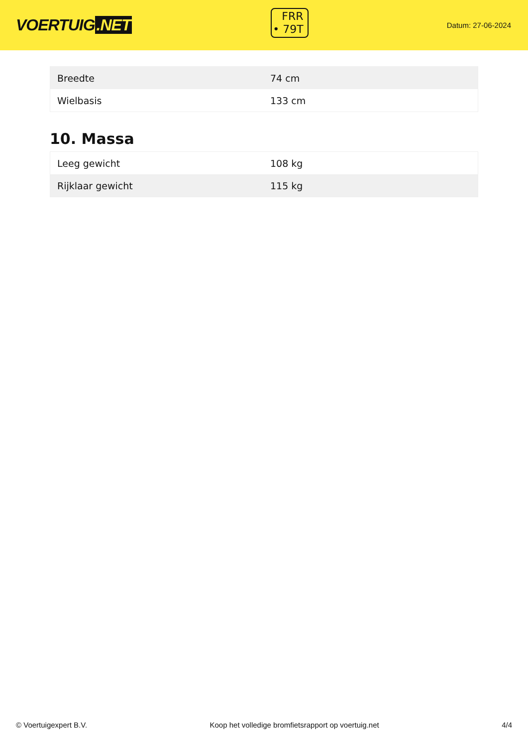VOERTUIG.NET
FRR
• 79T
Datum: 27-06-2024
| Breedte | 74 cm |
| Wielbasis | 133 cm |
10. Massa
| Leeg gewicht | 108 kg |
| Rijklaar gewicht | 115 kg |
© Voertuigexpert B.V. Koop het volledige bromfietsrapport op voertuig.net 4/4